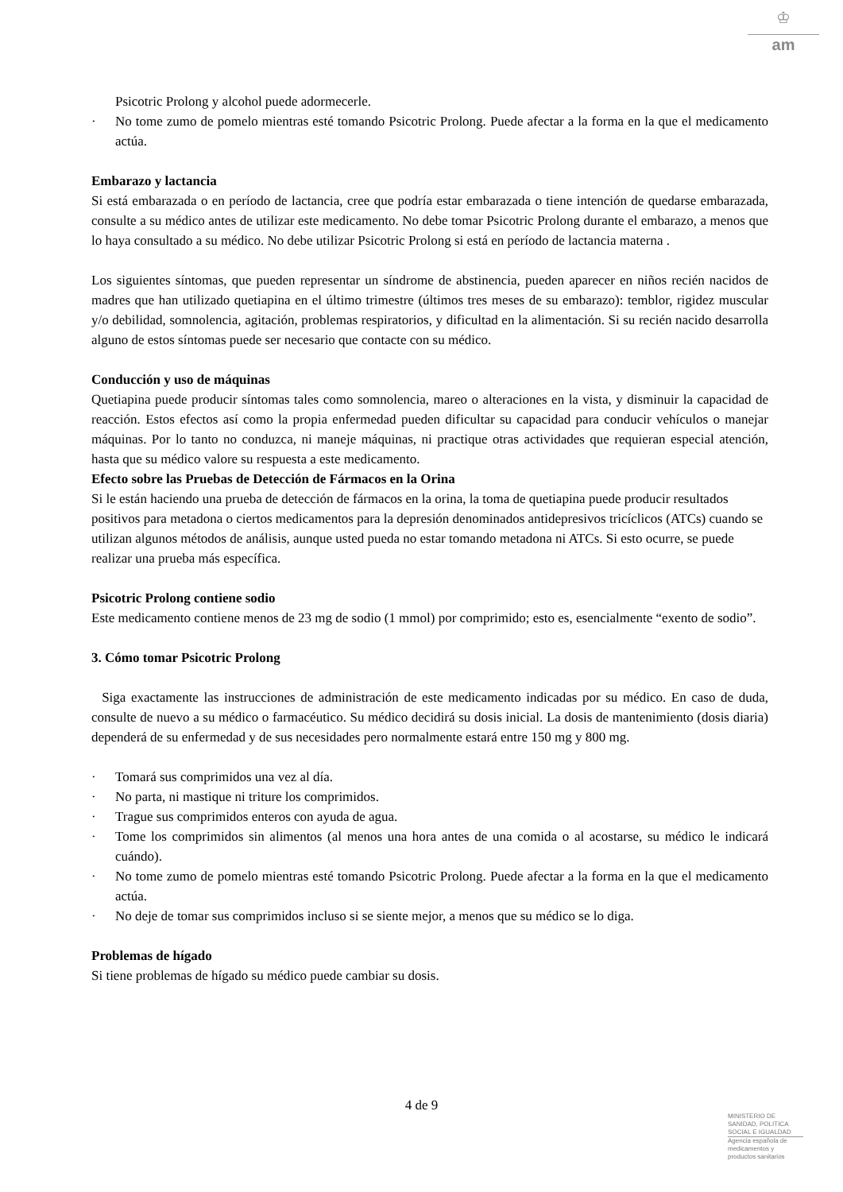♔
am
Psicotric Prolong y alcohol puede adormecerle.
· No tome zumo de pomelo mientras esté tomando Psicotric Prolong. Puede afectar a la forma en la que el medicamento actúa.
Embarazo y lactancia
Si está embarazada o en período de lactancia, cree que podría estar embarazada o tiene intención de quedarse embarazada, consulte a su médico antes de utilizar este medicamento. No debe tomar Psicotric Prolong durante el embarazo, a menos que lo haya consultado a su médico. No debe utilizar Psicotric Prolong si está en período de lactancia materna .
Los siguientes síntomas, que pueden representar un síndrome de abstinencia, pueden aparecer en niños recién nacidos de madres que han utilizado quetiapina en el último trimestre (últimos tres meses de su embarazo): temblor, rigidez muscular y/o debilidad, somnolencia, agitación, problemas respiratorios, y dificultad en la alimentación. Si su recién nacido desarrolla alguno de estos síntomas puede ser necesario que contacte con su médico.
Conducción y uso de máquinas
Quetiapina puede producir síntomas tales como somnolencia, mareo o alteraciones en la vista, y disminuir la capacidad de reacción. Estos efectos así como la propia enfermedad pueden dificultar su capacidad para conducir vehículos o manejar máquinas. Por lo tanto no conduzca, ni maneje máquinas, ni practique otras actividades que requieran especial atención, hasta que su médico valore su respuesta a este medicamento.
Efecto sobre las Pruebas de Detección de Fármacos en la Orina
Si le están haciendo una prueba de detección de fármacos en la orina, la toma de quetiapina puede producir resultados positivos para metadona o ciertos medicamentos para la depresión denominados antidepresivos tricíclicos (ATCs) cuando se utilizan algunos métodos de análisis, aunque usted pueda no estar tomando metadona ni ATCs. Si esto ocurre, se puede realizar una prueba más específica.
Psicotric Prolong contiene sodio
Este medicamento contiene menos de 23 mg de sodio (1 mmol) por comprimido; esto es, esencialmente “exento de sodio”.
3. Cómo tomar Psicotric Prolong
Siga exactamente las instrucciones de administración de este medicamento indicadas por su médico. En caso de duda, consulte de nuevo a su médico o farmacéutico. Su médico decidirá su dosis inicial. La dosis de mantenimiento (dosis diaria) dependerá de su enfermedad y de sus necesidades pero normalmente estará entre 150 mg y 800 mg.
· Tomará sus comprimidos una vez al día.
· No parta, ni mastique ni triture los comprimidos.
· Trague sus comprimidos enteros con ayuda de agua.
· Tome los comprimidos sin alimentos (al menos una hora antes de una comida o al acostarse, su médico le indicará cuándo).
· No tome zumo de pomelo mientras esté tomando Psicotric Prolong. Puede afectar a la forma en la que el medicamento actúa.
· No deje de tomar sus comprimidos incluso si se siente mejor, a menos que su médico se lo diga.
Problemas de hígado
Si tiene problemas de hígado su médico puede cambiar su dosis.
4 de 9
MINISTERIO DE
SANIDAD, POLITICA
SOCIAL E IGUALDAD
Agencia española de
medicamentos y
productos sanitarios